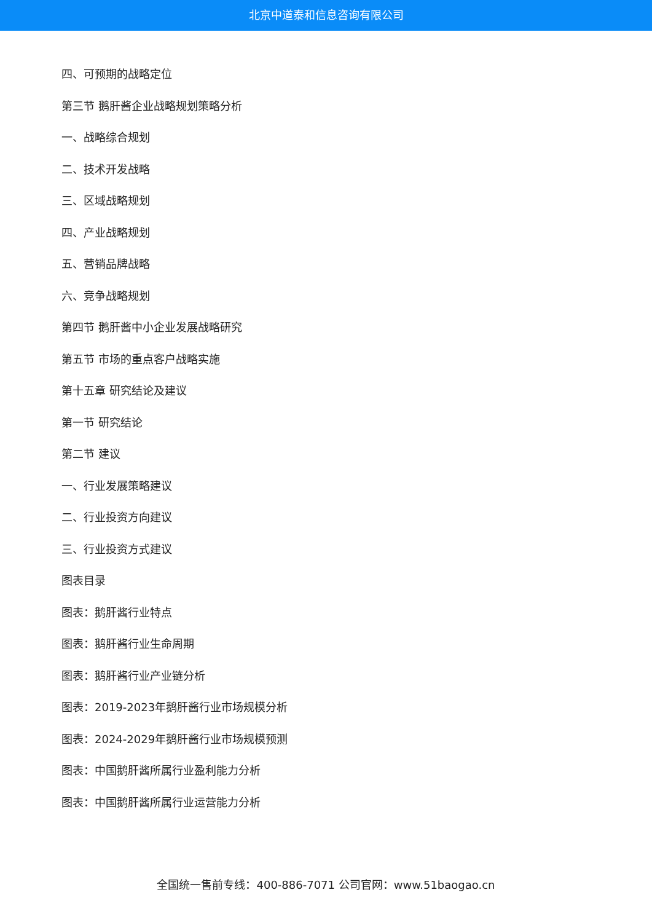北京中道泰和信息咨询有限公司
四、可预期的战略定位
第三节 鹅肝酱企业战略规划策略分析
一、战略综合规划
二、技术开发战略
三、区域战略规划
四、产业战略规划
五、营销品牌战略
六、竞争战略规划
第四节 鹅肝酱中小企业发展战略研究
第五节 市场的重点客户战略实施
第十五章 研究结论及建议
第一节 研究结论
第二节 建议
一、行业发展策略建议
二、行业投资方向建议
三、行业投资方式建议
图表目录
图表：鹅肝酱行业特点
图表：鹅肝酱行业生命周期
图表：鹅肝酱行业产业链分析
图表：2019-2023年鹅肝酱行业市场规模分析
图表：2024-2029年鹅肝酱行业市场规模预测
图表：中国鹅肝酱所属行业盈利能力分析
图表：中国鹅肝酱所属行业运营能力分析
全国统一售前专线：400-886-7071 公司官网：www.51baogao.cn